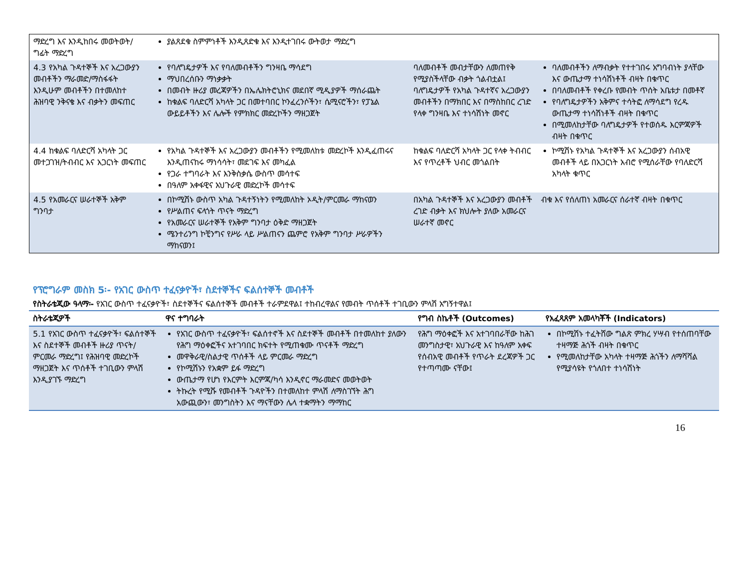| ማድረግ እና እንዲከበሩ መወትወት/ግፊት ማድረግ | ያልጸደቁ ስምምነቶች እንዲጸድቁ እና እንዲተገበሩ ውትወታ ማድረግ | | |
| 4.3 የአካል ጉዳተኞች እና አረጋውያን መብቶችን ማራመድ/ማስፋፋት እንዲሁም መብቶችን በተመለከተ ሕዝባዊ ንቅናቄ እና ብቃትን መፍጠር | የባለግዴታዎች እና የባለመብቶችን ግንዛቤ ማሳደግ ማህበረሰቡን ማነቃቃት በመብት ዙሪያ መረጃዎችን በኤሌክትሮኒክና መደበኛ ሚዲያዎች ማሰራጨት ከቁልፍ ባለድርሻ አካላት ጋር በመተባበር ኮንፈረንሶችን፣ ሴሚናሮችን፣ የፓኔል ውይይቶችን እና ሌሎች የምክክር መድረኮችን ማዘጋጀት | ባለመብቶች መብታቸውን ለመጠየቅ የሚያስችላቸው ብቃት ጎልብቷል፤ ባለግዴታዎች የአካል ጉዳተኛና አረጋውያን መብቶችን በማክበር እና በማስከበር ረገድ የላቀ ግንዛቤ እና ተነሳሽነት መኖር | ባለመብቶችን ለማብቃት የተተገበሩ አግባብነት ያላቸው እና ውጤታማ ተነሳሽነቶች ብዛት በቁጥር በባለመብቶች የቀረቡ የመብት ጥሰት አቤቱታ በመቶኛ የባለግዴታዎችን አቅምና ተሳትፎ ለማሳደግ የረዱ ውጤታማ ተነሳሽነቶች ብዛት በቁጥር በሚመለከታቸው ባለግዴታዎች የተወሰዱ እርምጃዎች ብዛት በቁጥር |
| 4.4 ከቁልፍ ባለድርሻ አካላት ጋር መተጋገዝ/ትብብር እና አጋርነት መፍጠር | የአካል ጉዳተኞች እና አረጋውያን መብቶችን የሚመለከቱ መድረኮች እንዲፈጠሩና እንዲጠናከሩ ማነሳሳት፣ መደገፍ እና መካፈል የጋራ ተግባራት እና እንቅስቃሴ ውስጥ መሳተፍ በዓለም አቀፋዊና አህጉራዊ መድረኮች መሳተፍ | ከቁልፍ ባለድርሻ አካላት ጋር የላቀ ትብብር እና የጥረቶች ህብር መጎልበት | ኮሚሽኑ የአካል ጉዳተኞች እና አረጋውያን ሰብአዊ መብቶች ላይ በአጋርነት አብሮ የሚሰራቸው የባለድርሻ አካላት ቁጥር |
| 4.5 የአመራርና ሠራተኞች አቅም ግንባታ | በኮሚሽኑ ውስጥ አካል ጉዳተኝነትን የሚመለከት ኦዲት/ምርመራ ማከናወን የሥልጠና ፍላጎት ጥናት ማድረግ የአመራርና ሠራተኞች የአቅም ግንባታ ዕቅድ ማዘጋጀት ሜንተሪንግ ኮቺንግና የሥራ ላይ ሥልጠናን ጨምሮ የአቅም ግንባታ ሥራዎችን ማከናወን፤ | በአካል ጉዳተኞች እና አረጋውያን መብቶች ረገድ ብቃት እና ክህሎት ያለው አመራርና ሠራተኛ መኖር | ብቁ እና የሰለጠነ አመራርና ሰራተኛ ብዛት በቁጥር |
የፕሮግራም መስክ 5፡- የአገር ውስጥ ተፈናቃዮች፣ ስደተኞችና ፍልሰተኞች መብቶች
የስትራቴጂው ዓላማ፡- የአገር ውስጥ ተፈናቃዮች፣ ስደተኞችና ፍልሰተኞች መብቶች ተራምደዋል፤ ተከብረዋልና የመብት ጥሰቶች ተገቢውን ምላሽ አግኝተዋል፤
| ስትራቴጂዎች | ዋና ተግባራት | የግብ ስኬቶች (Outcomes) | የአፈጻጸም አመላካቾች (Indicators) |
| --- | --- | --- | --- |
| 5.1 የአገር ውስጥ ተፈናቃዮች፣ ፍልሰተኞች እና ስደተኞች መብቶች ዙሪያ ጥናት/ምርመራ ማድረግ፤ የሕዝባዊ መድረኮች ማዘጋጀት እና ጥሰቶች ተገቢውን ምላሽ እንዲያገኙ ማድረግ | የአገር ውስጥ ተፈናቃዮች፣ ፍልሰተኖች እና ስደተኞች መብቶች በተመለከተ ያለውን የሕግ ማዕቀፎችና አተገባበር ክፍተት የሚጠቁሙ ጥናቶች ማድረግ መዋቅራዊ/ስልታዊ ጥሰቶች ላይ ምርመራ ማድረግ የኮሚሽኑን የአቋም ይፋ ማድረግ ውጤታማ የሆነ የእርምት እርምጃ/ካሳ እንዲኖር ማራመድና መወትወት ትኩረት የሚሹ የመብቶች ጉዳዮችን በተመለከተ ምላሽ ለማስገኘት ሕግ አውጪውን፣ መንግስትን እና ማናቸውን ሌላ ተቋማትን ማማከር | የሕግ ማዕቀፎች እና አተገባበራቸው ከሕገ መንግስታዊ፣ አህጉራዊ እና ከዓለም አቀፍ የሰብአዊ መብቶች የጥራት ደረጃዎች ጋር የተጣጣሙ ናቸው፤ | በኮሚሽኑ ተፈትሸው ግልጽ ምክረ ሃሣብ የተሰጠባቸው ተዛማጅ ሕጎች ብዛት በቁጥር የሚመለከታቸው አካላት ተዛማጅ ሕጎችን ለማሻሻል የሚያሳዩት የጎለበተ ተነሳሽነት |
16